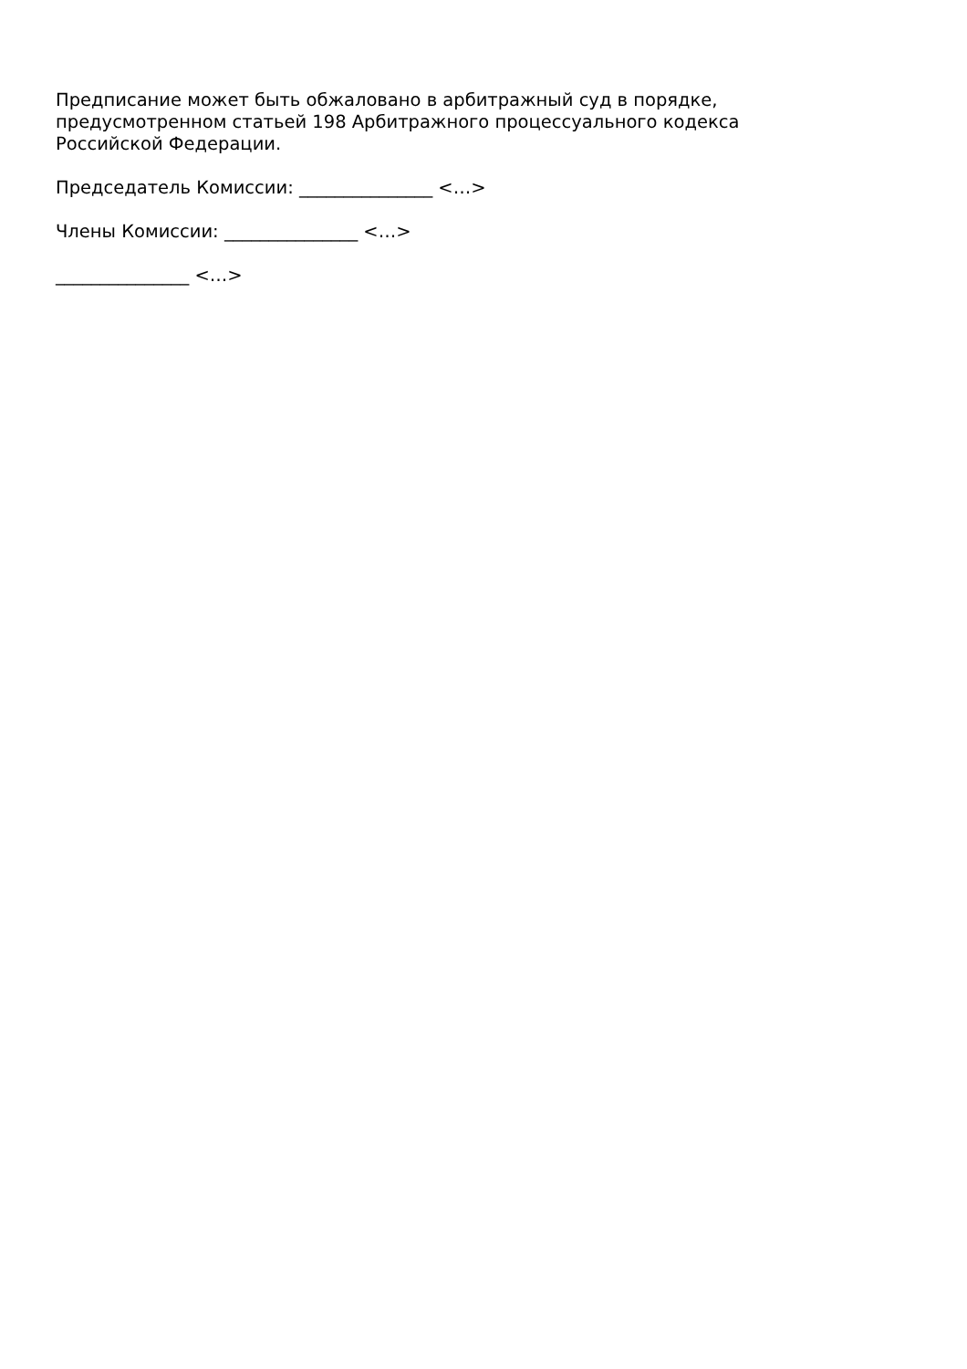Предписание может быть обжаловано в арбитражный суд в порядке, предусмотренном статьей 198 Арбитражного процессуального кодекса Российской Федерации.
Председатель Комиссии: _______________ <…>
Члены Комиссии: _______________ <…>
_______________ <…>